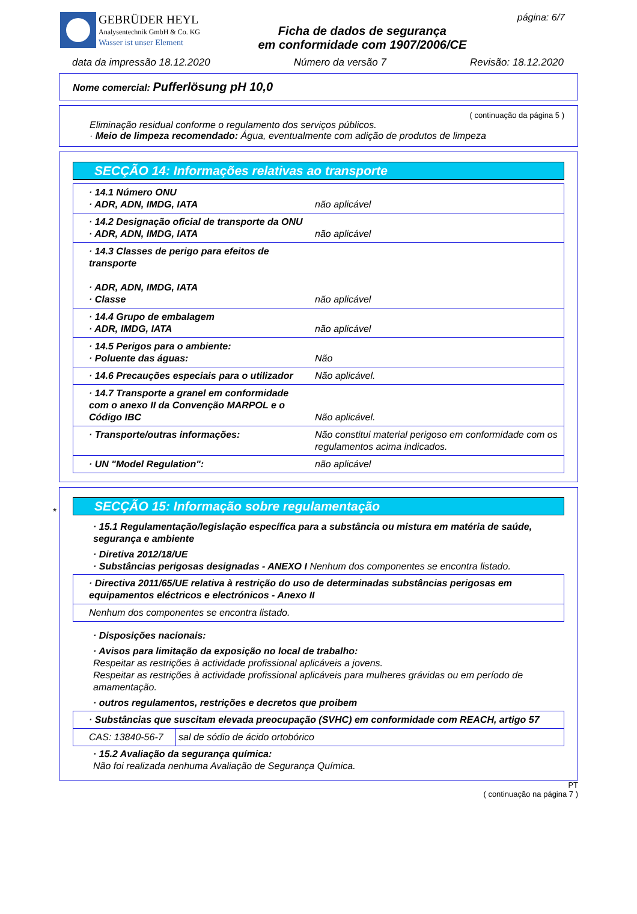GEBRÜDER HEYL
Analysentechnik GmbH & Co. KG
Wasser ist unser Element
Ficha de dados de segurança
em conformidade com 1907/2006/CE
página: 6/7
data da impressão 18.12.2020 Número da versão 7 Revisão: 18.12.2020
Nome comercial: Pufferlösung pH 10,0
( continuação da página 5 )
Eliminação residual conforme o regulamento dos serviços públicos.
· Meio de limpeza recomendado: Água, eventualmente com adição de produtos de limpeza
SECÇÃO 14: Informações relativas ao transporte
| · 14.1 Número ONU · ADR, ADN, IMDG, IATA | não aplicável |
| · 14.2 Designação oficial de transporte da ONU · ADR, ADN, IMDG, IATA | não aplicável |
| · 14.3 Classes de perigo para efeitos de transporte · ADR, ADN, IMDG, IATA · Classe | não aplicável |
| · 14.4 Grupo de embalagem · ADR, IMDG, IATA | não aplicável |
| · 14.5 Perigos para o ambiente: · Poluente das águas: | Não |
| · 14.6 Precauções especiais para o utilizador | Não aplicável. |
| · 14.7 Transporte a granel em conformidade com o anexo II da Convenção MARPOL e o Código IBC | Não aplicável. |
| · Transporte/outras informações: | Não constitui material perigoso em conformidade com os regulamentos acima indicados. |
| · UN "Model Regulation": | não aplicável |
*
SECÇÃO 15: Informação sobre regulamentação
· 15.1 Regulamentação/legislação específica para a substância ou mistura em matéria de saúde, segurança e ambiente
· Diretiva 2012/18/UE
· Substâncias perigosas designadas - ANEXO I Nenhum dos componentes se encontra listado.
| · Directiva 2011/65/UE relativa à restrição do uso de determinadas substâncias perigosas em equipamentos eléctricos e electrónicos - Anexo II |
| Nenhum dos componentes se encontra listado. |
· Disposições nacionais:
· Avisos para limitação da exposição no local de trabalho:
Respeitar as restrições à actividade profissional aplicáveis a jovens.
Respeitar as restrições à actividade profissional aplicáveis para mulheres grávidas ou em período de amamentação.
· outros regulamentos, restrições e decretos que proibem
| · Substâncias que suscitam elevada preocupação (SVHC) em conformidade com REACH, artigo 57 | |
| CAS: 13840-56-7 | sal de sódio de ácido ortobórico |
· 15.2 Avaliação da segurança química:
Não foi realizada nenhuma Avaliação de Segurança Química.
PT
( continuação na página 7 )